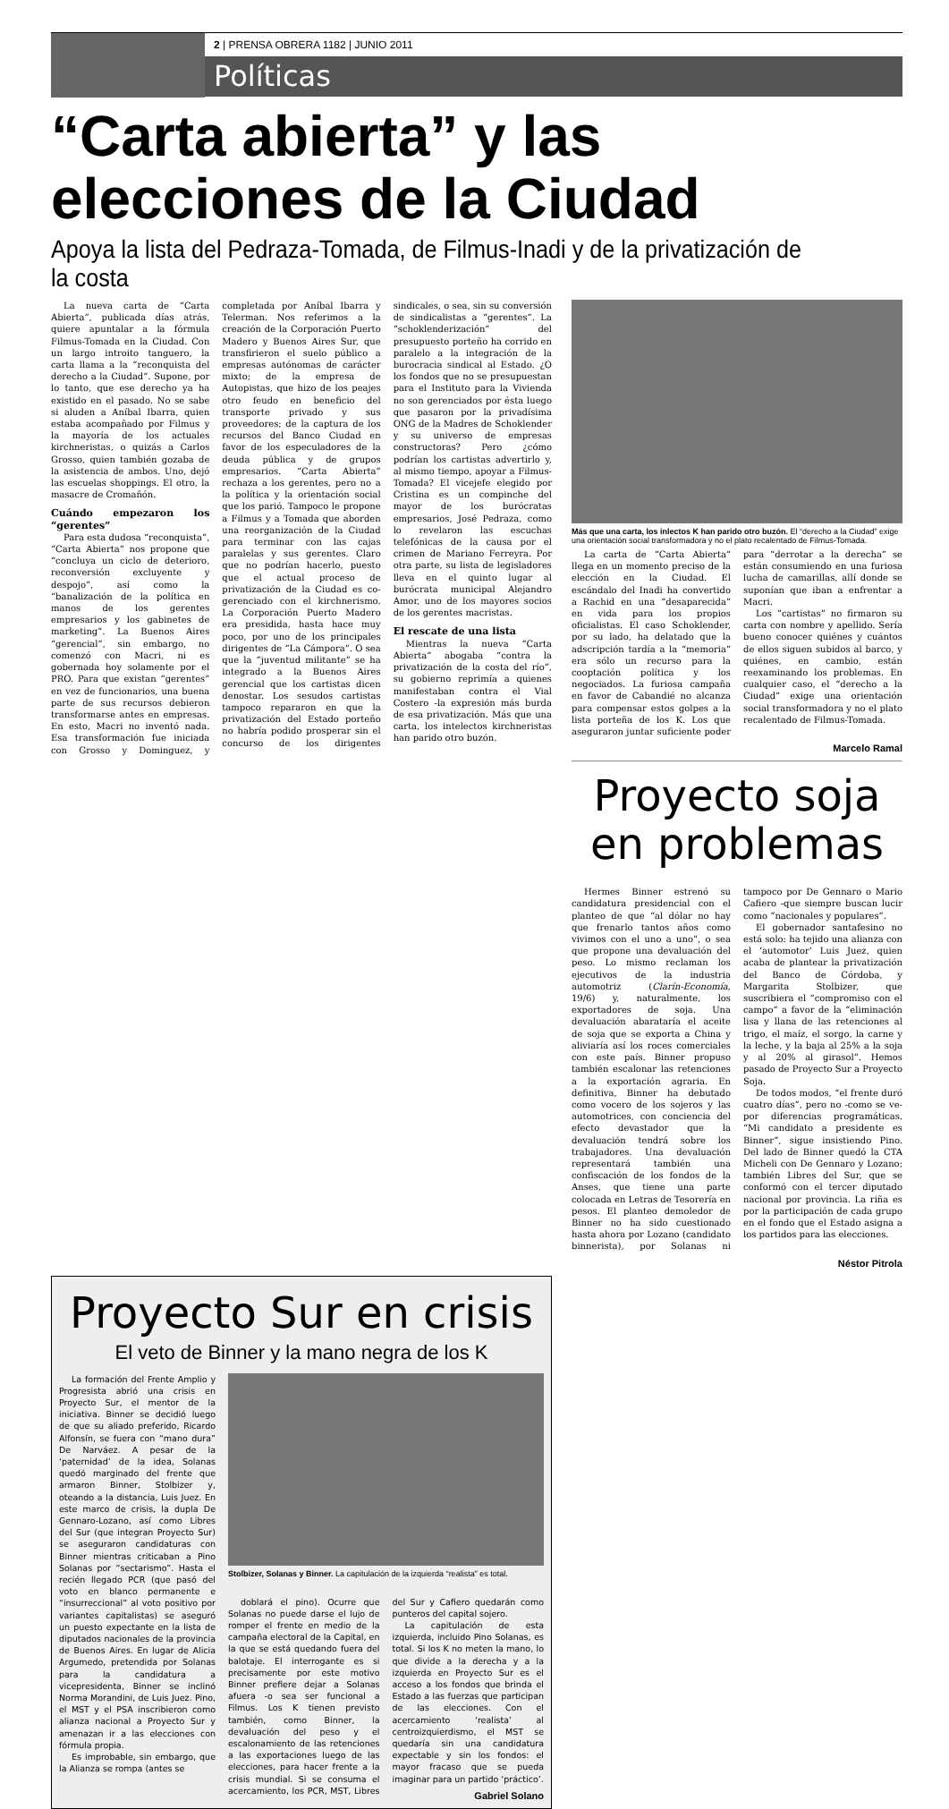2 | PRENSA OBRERA 1182 | JUNIO 2011
Políticas
“Carta abierta” y las elecciones de la Ciudad
Apoya la lista del Pedraza-Tomada, de Filmus-Inadi y de la privatización de la costa
La nueva carta de “Carta Abierta”, publicada días atrás, quiere apuntalar a la fórmula Filmus-Tomada en la Ciudad. Con un largo introito tanguero, la carta llama a la “reconquista del derecho a la Ciudad”. Supone, por lo tanto, que ese derecho ya ha existido en el pasado. No se sabe si aluden a Aníbal Ibarra, quien estaba acompañado por Filmus y la mayoría de los actuales kirchneristas, o quizás a Carlos Grosso, quien también gozaba de la asistencia de ambos. Uno, dejó las escuelas shoppings. El otro, la masacre de Cromañón.
Cuándo empezaron los “gerentes”
Para esta dudosa “reconquista”, “Carta Abierta” nos propone que “concluya un ciclo de deterioro, reconversión excluyente y despojo”, así como la “banalización de la política en manos de los gerentes empresarios y los gabinetes de marketing”. La Buenos Aires “gerencial”, sin embargo, no comenzó con Macri, ni es gobernada hoy solamente por el PRO. Para que existan “gerentes” en vez de funcionarios, una buena parte de sus recursos debieron transformarse antes en empresas. En esto, Macri no inventó nada. Esa transformación fue iniciada con Grosso y Dominguez, y completada por Aníbal Ibarra y Telerman. Nos referimos a la creación de la Corporación Puerto Madero y Buenos Aires Sur, que transfirieron el suelo público a empresas autónomas de carácter mixto; de la empresa de Autopistas, que hizo de los peajes otro feudo en beneficio del transporte privado y sus proveedores; de la captura de los recursos del Banco Ciudad en favor de los especuladores de la deuda pública y de grupos empresarios. “Carta Abierta” rechaza a los gerentes, pero no a la política y la orientación social que los parió. Tampoco le propone a Filmus y a Tomada que aborden una reorganización de la Ciudad para terminar con las cajas paralelas y sus gerentes. Claro que no podrían hacerlo, puesto que el actual proceso de privatización de la Ciudad es co-gerenciado con el kirchnerismo. La Corporación Puerto Madero era presidida, hasta hace muy poco, por uno de los principales dirigentes de “La Cámpora”. O sea que la “juventud militante” se ha integrado a la Buenos Aires gerencial que los cartistas dicen denostar. Los sesudos cartistas tampoco repararon en que la privatización del Estado porteño no habría podido prosperar sin el concurso de los dirigentes sindicales, o sea, sin su conversión de sindicalistas a “gerentes”. La “schoklenderización” del presupuesto porteño ha corrido en paralelo a la integración de la burocracia sindical al Estado. ¿O los fondos que no se presupuestan para el Instituto para la Vivienda no son gerenciados por ésta luego que pasaron por la privadísima ONG de la Madres de Schoklender y su universo de empresas constructoras? Pero ¿cómo podrían los cartistas advertirlo y, al mismo tiempo, apoyar a Filmus-Tomada? El vicejefe elegido por Cristina es un compinche del mayor de los burócratas empresarios, José Pedraza, como lo revelaron las escuchas telefónicas de la causa por el crimen de Mariano Ferreyra. Por otra parte, su lista de legisladores lleva en el quinto lugar al burócrata municipal Alejandro Amor, uno de los mayores socios de los gerentes macristas.
El rescate de una lista
Mientras la nueva “Carta Abierta” abogaba “contra la privatización de la costa del río”, su gobierno reprimía a quienes manifestaban contra el Vial Costero -la expresión más burda de esa privatización. Más que una carta, los intelectos kirchneristas han parido otro buzón.
Más que una carta, los inlectos K han parido otro buzón. El “derecho a la Ciudad” exige una orientación social transformadora y no el plato recalentado de Filmus-Tomada.
La carta de “Carta Abierta” llega en un momento preciso de la elección en la Ciudad. El escándalo del Inadi ha convertido a Rachid en una “desaparecida” en vida para los propios oficialistas. El caso Schoklender, por su lado, ha delatado que la adscripción tardía a la “memoria” era sólo un recurso para la cooptación política y los negociados. La furiosa campaña en favor de Cabandié no alcanza para compensar estos golpes a la lista porteña de los K. Los que aseguraron juntar suficiente poder para “derrotar a la derecha” se están consumiendo en una furiosa lucha de camarillas, allí donde se suponían que iban a enfrentar a Macri.
Los “cartistas” no firmaron su carta con nombre y apellido. Sería bueno conocer quiénes y cuántos de ellos siguen subidos al barco, y quiénes, en cambio, están reexaminando los problemas. En cualquier caso, el “derecho a la Ciudad” exige una orientación social transformadora y no el plato recalentado de Filmus-Tomada.
Marcelo Ramal
Proyecto soja en problemas
Hermes Binner estrenó su candidatura presidencial con el planteo de que “al dólar no hay que frenarlo tantos años como vivimos con el uno a uno”, o sea que propone una devaluación del peso. Lo mismo reclaman los ejecutivos de la industria automotriz (Clarín-Economía, 19/6) y, naturalmente, los exportadores de soja. Una devaluación abarataría el aceite de soja que se exporta a China y aliviaría así los roces comerciales con este país. Binner propuso también escalonar las retenciones a la exportación agraria. En definitiva, Binner ha debutado como vocero de los sojeros y las automotrices, con conciencia del efecto devastador que la devaluación tendrá sobre los trabajadores. Una devaluación representará también una confiscación de los fondos de la Anses, que tiene una parte colocada en Letras de Tesorería en pesos. El planteo demoledor de Binner no ha sido cuestionado hasta ahora por Lozano (candidato binnerista), por Solanas ni tampoco por De Gennaro o Mario Cafiero -que siempre buscan lucir como “nacionales y populares”.
El gobernador santafesino no está solo: ha tejido una alianza con el ‘automotor’ Luis Juez, quien acaba de plantear la privatización del Banco de Córdoba, y Margarita Stolbizer, que suscribiera el “compromiso con el campo” a favor de la “eliminación lisa y llana de las retenciones al trigo, el maíz, el sorgo, la carne y la leche, y la baja al 25% a la soja y al 20% al girasol”. Hemos pasado de Proyecto Sur a Proyecto Soja.
De todos modos, “el frente duró cuatro días”, pero no -como se ve- por diferencias programáticas. “Mi candidato a presidente es Binner”, sigue insistiendo Pino. Del lado de Binner quedó la CTA Micheli con De Gennaro y Lozano; también Libres del Sur, que se conformó con el tercer diputado nacional por provincia. La riña es por la participación de cada grupo en el fondo que el Estado asigna a los partidos para las elecciones.
Néstor Pitrola
Proyecto Sur en crisis
El veto de Binner y la mano negra de los K
La formación del Frente Amplio y Progresista abrió una crisis en Proyecto Sur, el mentor de la iniciativa. Binner se decidió luego de que su aliado preferido, Ricardo Alfonsín, se fuera con “mano dura” De Narváez. A pesar de la ‘paternidad’ de la idea, Solanas quedó marginado del frente que armaron Binner, Stolbizer y, oteando a la distancia, Luis Juez. En este marco de crisis, la dupla De Gennaro-Lozano, así como Libres del Sur (que integran Proyecto Sur) se aseguraron candidaturas con Binner mientras criticaban a Pino Solanas por “sectarismo”. Hasta el recién llegado PCR (que pasó del voto en blanco permanente e “insurreccional” al voto positivo por variantes capitalistas) se aseguró un puesto expectante en la lista de diputados nacionales de la provincia de Buenos Aires. En lugar de Alicia Argumedo, pretendida por Solanas para la candidatura a vicepresidenta, Binner se inclinó Norma Morandini, de Luis Juez. Pino, el MST y el PSA inscribieron como alianza nacional a Proyecto Sur y amenazan ir a las elecciones con fórmula propia.
Es improbable, sin embargo, que la Alianza se rompa (antes se
Stolbizer, Solanas y Binner. La capitulación de la izquierda “realista” es total.
doblará el pino). Ocurre que Solanas no puede darse el lujo de romper el frente en medio de la campaña electoral de la Capital, en la que se está quedando fuera del balotaje. El interrogante es si precisamente por este motivo Binner prefiere dejar a Solanas afuera -o sea ser funcional a Filmus. Los K tienen previsto también, como Binner, la devaluación del peso y el escalonamiento de las retenciones a las exportaciones luego de las elecciones, para hacer frente a la crisis mundial. Si se consuma el acercamiento, los PCR, MST, Libres del Sur y Cafiero quedarán como punteros del capital sojero.
La capitulación de esta izquierda, incluido Pino Solanas, es total. Si los K no meten la mano, lo que divide a la derecha y a la izquierda en Proyecto Sur es el acceso a los fondos que brinda el Estado a las fuerzas que participan de las elecciones. Con el acercamiento ‘realista’ al centroizquierdismo, el MST se quedaría sin una candidatura expectable y sin los fondos: el mayor fracaso que se pueda imaginar para un partido ‘práctico’.
Gabriel Solano